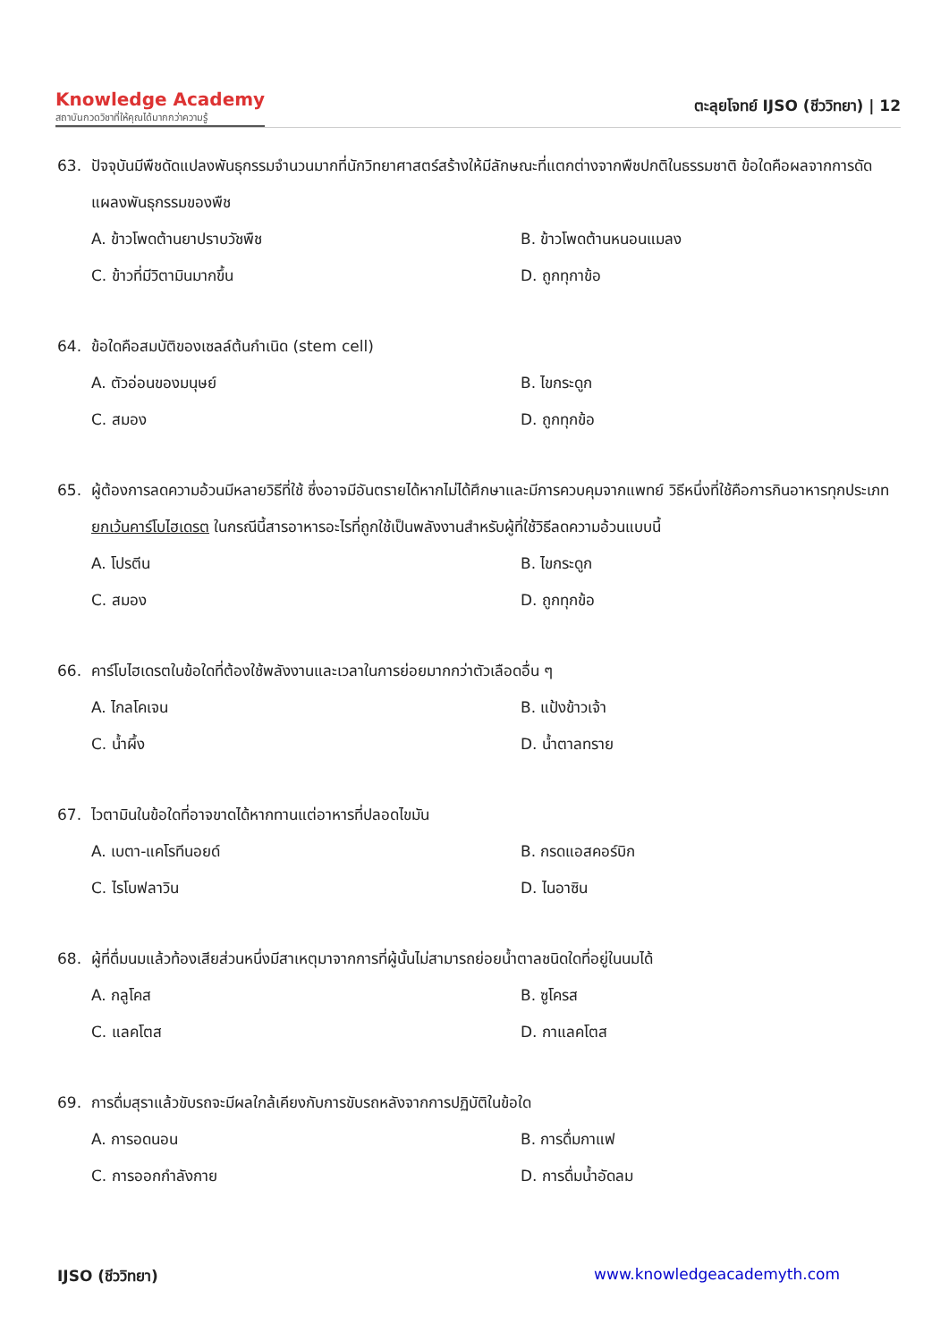Knowledge Academy
สถาบันกวดวิชาที่ให้คุณได้มากกว่าความรู้
ตะลุยโจทย์ IJSO (ชีววิทยา) | 12
63. ปัจจุบันมีพืชดัดแปลงพันธุกรรมจำนวนมากที่นักวิทยาศาสตร์สร้างให้มีลักษณะที่แตกต่างจากพืชปกติในธรรมชาติ ข้อใดคือผลจากการดัดแผลงพันธุกรรมของพืช
A. ข้าวโพดต้านยาปราบวัชพืช
B. ข้าวโพดต้านหนอนแมลง
C. ข้าวที่มีวิตามินมากขึ้น
D. ถูกทุกาข้อ
64. ข้อใดคือสมบัติของเซลล์ต้นกำเนิด (stem cell)
A. ตัวอ่อนของมนุษย์
B. ไขกระดูก
C. สมอง
D. ถูกทุกข้อ
65. ผู้ต้องการลดความอ้วนมีหลายวิธีที่ใช้ ซึ่งอาจมีอันตรายได้หากไม่ได้ศึกษาและมีการควบคุมจากแพทย์ วิธีหนึ่งที่ใช้คือการกินอาหารทุกประเภท ยกเว้นคาร์โบไฮเดรต ในกรณีนี้สารอาหารอะไรที่ถูกใช้เป็นพลังงานสำหรับผู้ที่ใช้วิธีลดความอ้วนแบบนี้
A. โปรตีน
B. ไขกระดูก
C. สมอง
D. ถูกทุกข้อ
66. คาร์โบไฮเดรตในข้อใดที่ต้องใช้พลังงานและเวลาในการย่อยมากกว่าตัวเลือดอื่น ๆ
A. ไกลโคเจน
B. แป้งข้าวเจ้า
C. น้ำผึ้ง
D. น้ำตาลทราย
67. ไวตามินในข้อใดที่อาจขาดได้หากทานแต่อาหารที่ปลอดไขมัน
A. เบตา-แคโรทีนอยด์
B. กรดแอสคอร์บิก
C. ไรโบฟลาวิน
D. ไนอาซิน
68. ผู้ที่ดื่มนมแล้วท้องเสียส่วนหนึ่งมีสาเหตุมาจากการที่ผู้นั้นไม่สามารถย่อยน้ำตาลชนิดใดที่อยู่ในนมได้
A. กลูโคส
B. ซูโครส
C. แลคโตส
D. กาแลคโตส
69. การดื่มสุราแล้วขับรถจะมีผลใกล้เคียงกับการขับรถหลังจากการปฏิบัติในข้อใด
A. การอดนอน
B. การดื่มกาแฟ
C. การออกกำลังกาย
D. การดื่มน้ำอัดลม
IJSO (ชีววิทยา) www.knowledgeacademyth.com